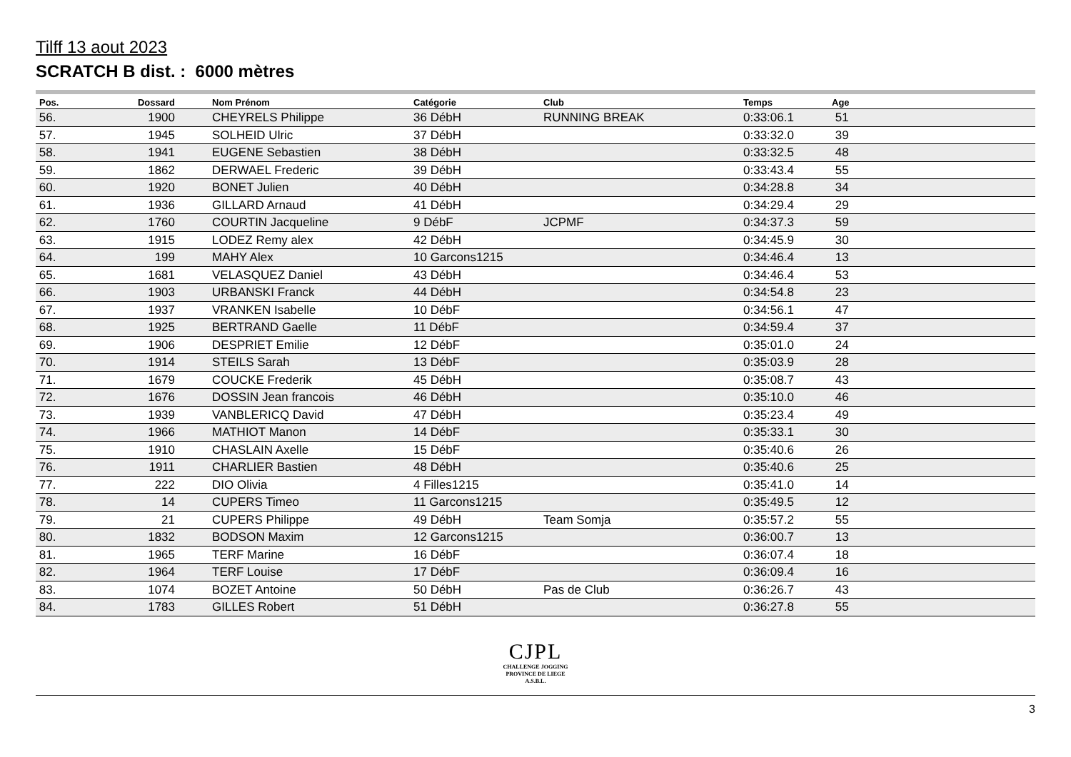Tilff 13 aout 2023
SCRATCH B dist. : 6000 mètres
| Pos. | Dossard | Nom Prénom | Catégorie | Club | Temps | Age |
| --- | --- | --- | --- | --- | --- | --- |
| 56. | 1900 | CHEYRELS Philippe | 36 DébH | RUNNING BREAK | 0:33:06.1 | 51 |
| 57. | 1945 | SOLHEID Ulric | 37 DébH | | 0:33:32.0 | 39 |
| 58. | 1941 | EUGENE Sebastien | 38 DébH | | 0:33:32.5 | 48 |
| 59. | 1862 | DERWAEL Frederic | 39 DébH | | 0:33:43.4 | 55 |
| 60. | 1920 | BONET Julien | 40 DébH | | 0:34:28.8 | 34 |
| 61. | 1936 | GILLARD Arnaud | 41 DébH | | 0:34:29.4 | 29 |
| 62. | 1760 | COURTIN Jacqueline | 9 DébF | JCPMF | 0:34:37.3 | 59 |
| 63. | 1915 | LODEZ Remy alex | 42 DébH | | 0:34:45.9 | 30 |
| 64. | 199 | MAHY Alex | 10 Garcons1215 | | 0:34:46.4 | 13 |
| 65. | 1681 | VELASQUEZ Daniel | 43 DébH | | 0:34:46.4 | 53 |
| 66. | 1903 | URBANSKI Franck | 44 DébH | | 0:34:54.8 | 23 |
| 67. | 1937 | VRANKEN Isabelle | 10 DébF | | 0:34:56.1 | 47 |
| 68. | 1925 | BERTRAND Gaelle | 11 DébF | | 0:34:59.4 | 37 |
| 69. | 1906 | DESPRIET Emilie | 12 DébF | | 0:35:01.0 | 24 |
| 70. | 1914 | STEILS Sarah | 13 DébF | | 0:35:03.9 | 28 |
| 71. | 1679 | COUCKE Frederik | 45 DébH | | 0:35:08.7 | 43 |
| 72. | 1676 | DOSSIN Jean francois | 46 DébH | | 0:35:10.0 | 46 |
| 73. | 1939 | VANBLERICQ David | 47 DébH | | 0:35:23.4 | 49 |
| 74. | 1966 | MATHIOT Manon | 14 DébF | | 0:35:33.1 | 30 |
| 75. | 1910 | CHASLAIN Axelle | 15 DébF | | 0:35:40.6 | 26 |
| 76. | 1911 | CHARLIER Bastien | 48 DébH | | 0:35:40.6 | 25 |
| 77. | 222 | DIO Olivia | 4 Filles1215 | | 0:35:41.0 | 14 |
| 78. | 14 | CUPERS Timeo | 11 Garcons1215 | | 0:35:49.5 | 12 |
| 79. | 21 | CUPERS Philippe | 49 DébH | Team Somja | 0:35:57.2 | 55 |
| 80. | 1832 | BODSON Maxim | 12 Garcons1215 | | 0:36:00.7 | 13 |
| 81. | 1965 | TERF Marine | 16 DébF | | 0:36:07.4 | 18 |
| 82. | 1964 | TERF Louise | 17 DébF | | 0:36:09.4 | 16 |
| 83. | 1074 | BOZET Antoine | 50 DébH | Pas de Club | 0:36:26.7 | 43 |
| 84. | 1783 | GILLES Robert | 51 DébH | | 0:36:27.8 | 55 |
CJPL
CHALLENGE JOGGING
PROVINCE DE LIEGE
A.S.B.L.
3